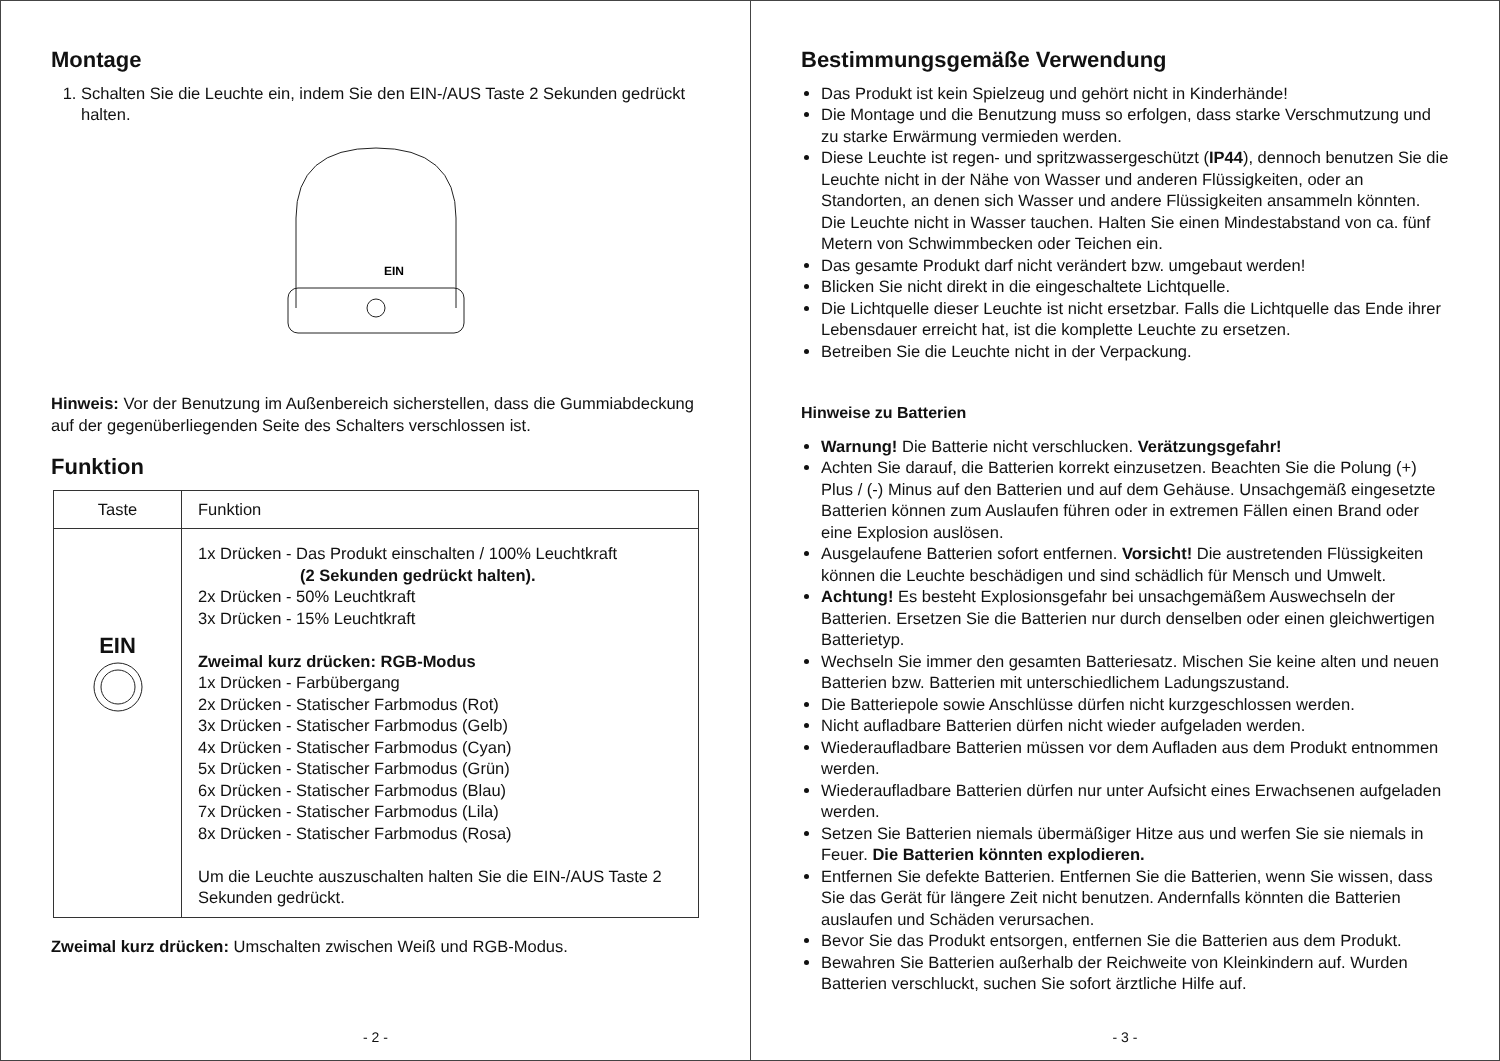Montage
1. Schalten Sie die Leuchte ein, indem Sie den EIN-/AUS Taste 2 Sekunden gedrückt halten.
EIN
Hinweis: Vor der Benutzung im Außenbereich sicherstellen, dass die Gummiabdeckung auf der gegenüberliegenden Seite des Schalters verschlossen ist.
Funktion
| Taste | Funktion |
| --- | --- |
| EIN | 1x Drücken - Das Produkt einschalten / 100% Leuchtkraft (2 Sekunden gedrückt halten). 2x Drücken - 50% Leuchtkraft 3x Drücken - 15% Leuchtkraft Zweimal kurz drücken: RGB-Modus 1x Drücken - Farbübergang 2x Drücken - Statischer Farbmodus (Rot) 3x Drücken - Statischer Farbmodus (Gelb) 4x Drücken - Statischer Farbmodus (Cyan) 5x Drücken - Statischer Farbmodus (Grün) 6x Drücken - Statischer Farbmodus (Blau) 7x Drücken - Statischer Farbmodus (Lila) 8x Drücken - Statischer Farbmodus (Rosa) Um die Leuchte auszuschalten halten Sie die EIN-/AUS Taste 2 Sekunden gedrückt. |
Zweimal kurz drücken: Umschalten zwischen Weiß und RGB-Modus.
- 2 -
Bestimmungsgemäße Verwendung
Das Produkt ist kein Spielzeug und gehört nicht in Kinderhände!
Die Montage und die Benutzung muss so erfolgen, dass starke Verschmutzung und zu starke Erwärmung vermieden werden.
Diese Leuchte ist regen- und spritzwassergeschützt (IP44), dennoch benutzen Sie die Leuchte nicht in der Nähe von Wasser und anderen Flüssigkeiten, oder an Standorten, an denen sich Wasser und andere Flüssigkeiten ansammeln könnten. Die Leuchte nicht in Wasser tauchen. Halten Sie einen Mindestabstand von ca. fünf Metern von Schwimmbecken oder Teichen ein.
Das gesamte Produkt darf nicht verändert bzw. umgebaut werden!
Blicken Sie nicht direkt in die eingeschaltete Lichtquelle.
Die Lichtquelle dieser Leuchte ist nicht ersetzbar. Falls die Lichtquelle das Ende ihrer Lebensdauer erreicht hat, ist die komplette Leuchte zu ersetzen.
Betreiben Sie die Leuchte nicht in der Verpackung.
Hinweise zu Batterien
Warnung! Die Batterie nicht verschlucken. Verätzungsgefahr!
Achten Sie darauf, die Batterien korrekt einzusetzen. Beachten Sie die Polung (+) Plus / (-) Minus auf den Batterien und auf dem Gehäuse. Unsachgemäß eingesetzte Batterien können zum Auslaufen führen oder in extremen Fällen einen Brand oder eine Explosion auslösen.
Ausgelaufene Batterien sofort entfernen. Vorsicht! Die austretenden Flüssigkeiten können die Leuchte beschädigen und sind schädlich für Mensch und Umwelt.
Achtung! Es besteht Explosionsgefahr bei unsachgemäßem Auswechseln der Batterien. Ersetzen Sie die Batterien nur durch denselben oder einen gleichwertigen Batterietyp.
Wechseln Sie immer den gesamten Batteriesatz. Mischen Sie keine alten und neuen Batterien bzw. Batterien mit unterschiedlichem Ladungszustand.
Die Batteriepole sowie Anschlüsse dürfen nicht kurzgeschlossen werden.
Nicht aufladbare Batterien dürfen nicht wieder aufgeladen werden.
Wiederaufladbare Batterien müssen vor dem Aufladen aus dem Produkt entnommen werden.
Wiederaufladbare Batterien dürfen nur unter Aufsicht eines Erwachsenen aufgeladen werden.
Setzen Sie Batterien niemals übermäßiger Hitze aus und werfen Sie sie niemals in Feuer. Die Batterien könnten explodieren.
Entfernen Sie defekte Batterien. Entfernen Sie die Batterien, wenn Sie wissen, dass Sie das Gerät für längere Zeit nicht benutzen. Andernfalls könnten die Batterien auslaufen und Schäden verursachen.
Bevor Sie das Produkt entsorgen, entfernen Sie die Batterien aus dem Produkt.
Bewahren Sie Batterien außerhalb der Reichweite von Kleinkindern auf. Wurden Batterien verschluckt, suchen Sie sofort ärztliche Hilfe auf.
- 3 -